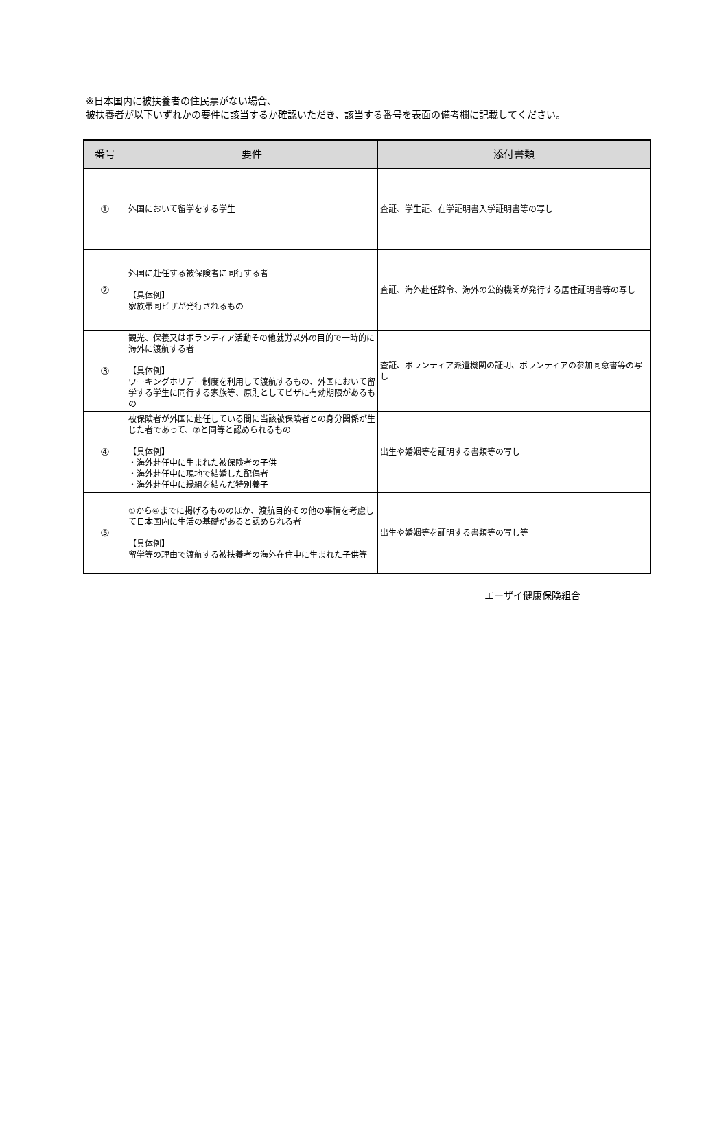※日本国内に被扶養者の住民票がない場合、
被扶養者が以下いずれかの要件に該当するか確認いただき、該当する番号を表面の備考欄に記載してください。
| 番号 | 要件 | 添付書類 |
| --- | --- | --- |
| ① | 外国において留学をする学生 | 査証、学生証、在学証明書入学証明書等の写し |
| ② | 外国に赴任する被保険者に同行する者 【具体例】 家族帯同ビザが発行されるもの | 査証、海外赴任辞令、海外の公的機関が発行する居住証明書等の写し |
| ③ | 観光、保養又はボランティア活動その他就労以外の目的で一時的に海外に渡航する者 【具体例】 ワーキングホリデー制度を利用して渡航するもの、外国において留学する学生に同行する家族等、原則としてビザに有効期限があるもの | 査証、ボランティア派遣機関の証明、ボランティアの参加同意書等の写し |
| ④ | 被保険者が外国に赴任している間に当該被保険者との身分関係が生じた者であって、②と同等と認められるもの 【具体例】 ・海外赴任中に生まれた被保険者の子供 ・海外赴任中に現地で結婚した配偶者 ・海外赴任中に縁組を結んだ特別養子 | 出生や婚姻等を証明する書類等の写し |
| ⑤ | ①から④までに掲げるもののほか、渡航目的その他の事情を考慮して日本国内に生活の基礎があると認められる者 【具体例】 留学等の理由で渡航する被扶養者の海外在住中に生まれた子供等 | 出生や婚姻等を証明する書類等の写し等 |
エーザイ健康保険組合